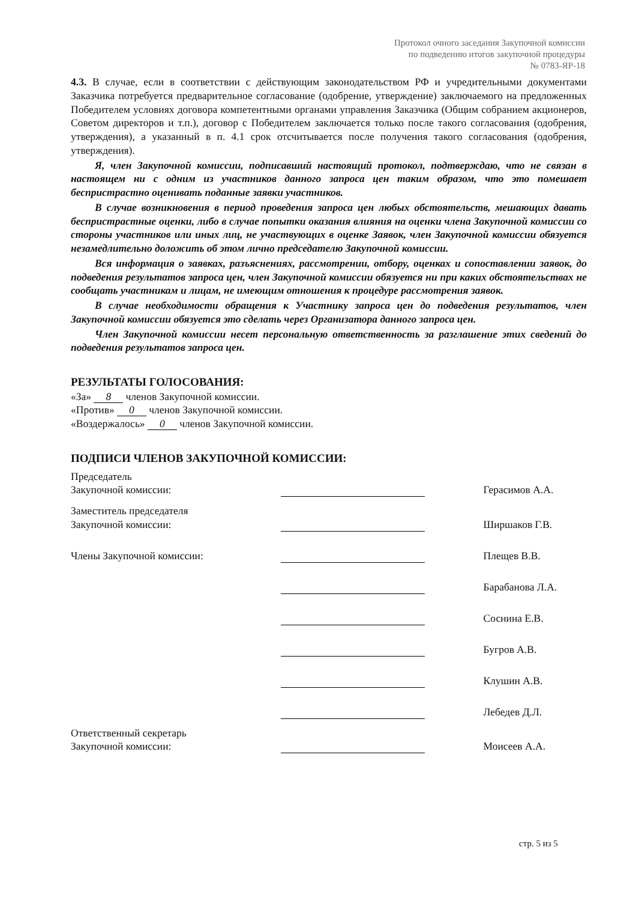Протокол очного заседания Закупочной комиссии
по подведению итогов закупочной процедуры
№ 0783-ЯР-18
4.3. В случае, если в соответствии с действующим законодательством РФ и учредительными документами Заказчика потребуется предварительное согласование (одобрение, утверждение) заключаемого на предложенных Победителем условиях договора компетентными органами управления Заказчика (Общим собранием акционеров, Советом директоров и т.п.), договор с Победителем заключается только после такого согласования (одобрения, утверждения), а указанный в п. 4.1 срок отсчитывается после получения такого согласования (одобрения, утверждения).
Я, член Закупочной комиссии, подписавший настоящий протокол, подтверждаю, что не связан в настоящем ни с одним из участников данного запроса цен таким образом, что это помешает беспристрастно оценивать поданные заявки участников.
В случае возникновения в период проведения запроса цен любых обстоятельств, мешающих давать беспристрастные оценки, либо в случае попытки оказания влияния на оценки члена Закупочной комиссии со стороны участников или иных лиц, не участвующих в оценке Заявок, член Закупочной комиссии обязуется незамедлительно доложить об этом лично председателю Закупочной комиссии.
Вся информация о заявках, разъяснениях, рассмотрении, отбору, оценках и сопоставлении заявок, до подведения результатов запроса цен, член Закупочной комиссии обязуется ни при каких обстоятельствах не сообщать участникам и лицам, не имеющим отношения к процедуре рассмотрения заявок.
В случае необходимости обращения к Участнику запроса цен до подведения результатов, член Закупочной комиссии обязуется это сделать через Организатора данного запроса цен.
Член Закупочной комиссии несет персональную ответственность за разглашение этих сведений до подведения результатов запроса цен.
РЕЗУЛЬТАТЫ ГОЛОСОВАНИЯ:
«За» 8 членов Закупочной комиссии.
«Против» 0 членов Закупочной комиссии.
«Воздержалось» 0 членов Закупочной комиссии.
ПОДПИСИ ЧЛЕНОВ ЗАКУПОЧНОЙ КОМИССИИ:
| Председатель Закупочной комиссии: | | Герасимов А.А. |
| Заместитель председателя Закупочной комиссии: | | Ширшаков Г.В. |
| Члены Закупочной комиссии: | | Плещев В.В. |
| | | Барабанова Л.А. |
| | | Соснина Е.В. |
| | | Бугров А.В. |
| | | Клушин А.В. |
| | | Лебедев Д.Л. |
| Ответственный секретарь Закупочной комиссии: | | Моисеев А.А. |
стр. 5 из 5